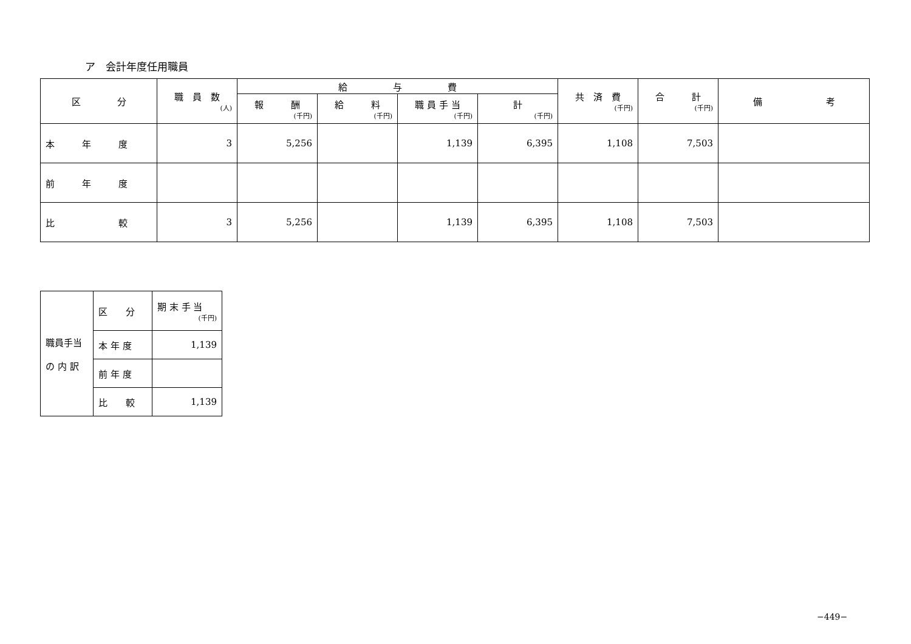ア　会計年度任用職員
| 区 分 | 職 員 数 (人) | 給 与 費 | | | | 共 済 費 (千円) | 合 計 (千円) | 備 考 |
| --- | --- | --- | --- | --- | --- | --- | --- | --- |
| | | 報 酬 (千円) | 給 料 (千円) | 職 員 手 当 (千円) | 計 (千円) | | | |
| 本 年 度 | 3 | 5,256 | | 1,139 | 6,395 | 1,108 | 7,503 | |
| 前 年 度 | | | | | | | | |
| 比 較 | 3 | 5,256 | | 1,139 | 6,395 | 1,108 | 7,503 | |
| 職員手当 の 内 訳 | 区 分 | 期 末 手 当 (千円) |
| | 本 年 度 | 1,139 |
| | 前 年 度 | |
| | 比 較 | 1,139 |
−449−